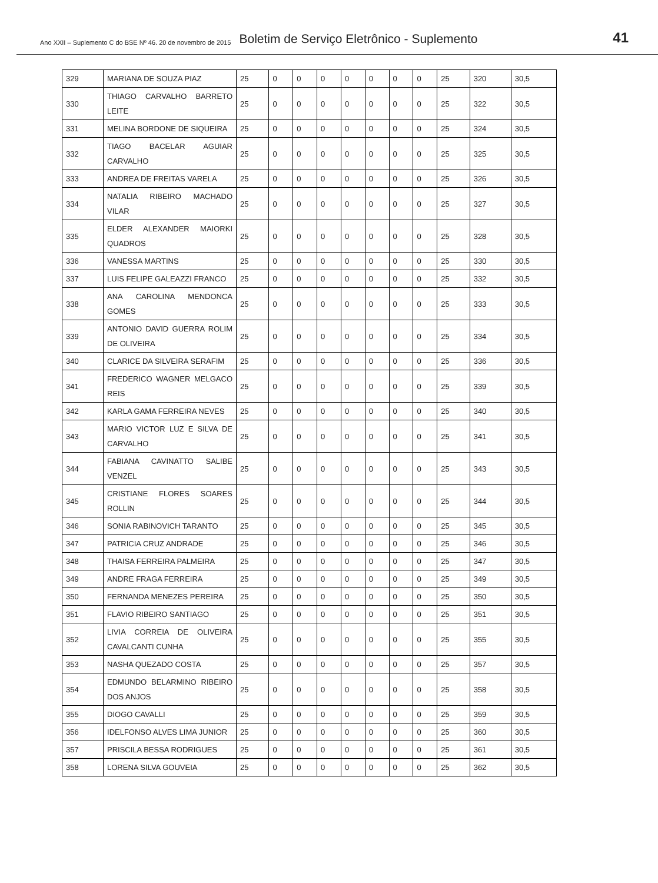Ano XXII – Suplemento C do BSE Nº 46. 20 de novembro de 2015 Boletim de Serviço Eletrônico - Suplemento 41
| 329 | MARIANA DE SOUZA PIAZ | 25 | 0 | 0 | 0 | 0 | 0 | 0 | 0 | 25 | 320 | 30,5 |
| 330 | THIAGO CARVALHO BARRETO LEITE | 25 | 0 | 0 | 0 | 0 | 0 | 0 | 0 | 25 | 322 | 30,5 |
| 331 | MELINA BORDONE DE SIQUEIRA | 25 | 0 | 0 | 0 | 0 | 0 | 0 | 0 | 25 | 324 | 30,5 |
| 332 | TIAGO BACELAR AGUIAR CARVALHO | 25 | 0 | 0 | 0 | 0 | 0 | 0 | 0 | 25 | 325 | 30,5 |
| 333 | ANDREA DE FREITAS VARELA | 25 | 0 | 0 | 0 | 0 | 0 | 0 | 0 | 25 | 326 | 30,5 |
| 334 | NATALIA RIBEIRO MACHADO VILAR | 25 | 0 | 0 | 0 | 0 | 0 | 0 | 0 | 25 | 327 | 30,5 |
| 335 | ELDER ALEXANDER MAIORKI QUADROS | 25 | 0 | 0 | 0 | 0 | 0 | 0 | 0 | 25 | 328 | 30,5 |
| 336 | VANESSA MARTINS | 25 | 0 | 0 | 0 | 0 | 0 | 0 | 0 | 25 | 330 | 30,5 |
| 337 | LUIS FELIPE GALEAZZI FRANCO | 25 | 0 | 0 | 0 | 0 | 0 | 0 | 0 | 25 | 332 | 30,5 |
| 338 | ANA CAROLINA MENDONCA GOMES | 25 | 0 | 0 | 0 | 0 | 0 | 0 | 0 | 25 | 333 | 30,5 |
| 339 | ANTONIO DAVID GUERRA ROLIM DE OLIVEIRA | 25 | 0 | 0 | 0 | 0 | 0 | 0 | 0 | 25 | 334 | 30,5 |
| 340 | CLARICE DA SILVEIRA SERAFIM | 25 | 0 | 0 | 0 | 0 | 0 | 0 | 0 | 25 | 336 | 30,5 |
| 341 | FREDERICO WAGNER MELGACO REIS | 25 | 0 | 0 | 0 | 0 | 0 | 0 | 0 | 25 | 339 | 30,5 |
| 342 | KARLA GAMA FERREIRA NEVES | 25 | 0 | 0 | 0 | 0 | 0 | 0 | 0 | 25 | 340 | 30,5 |
| 343 | MARIO VICTOR LUZ E SILVA DE CARVALHO | 25 | 0 | 0 | 0 | 0 | 0 | 0 | 0 | 25 | 341 | 30,5 |
| 344 | FABIANA CAVINATTO SALIBE VENZEL | 25 | 0 | 0 | 0 | 0 | 0 | 0 | 0 | 25 | 343 | 30,5 |
| 345 | CRISTIANE FLORES SOARES ROLLIN | 25 | 0 | 0 | 0 | 0 | 0 | 0 | 0 | 25 | 344 | 30,5 |
| 346 | SONIA RABINOVICH TARANTO | 25 | 0 | 0 | 0 | 0 | 0 | 0 | 0 | 25 | 345 | 30,5 |
| 347 | PATRICIA CRUZ ANDRADE | 25 | 0 | 0 | 0 | 0 | 0 | 0 | 0 | 25 | 346 | 30,5 |
| 348 | THAISA FERREIRA PALMEIRA | 25 | 0 | 0 | 0 | 0 | 0 | 0 | 0 | 25 | 347 | 30,5 |
| 349 | ANDRE FRAGA FERREIRA | 25 | 0 | 0 | 0 | 0 | 0 | 0 | 0 | 25 | 349 | 30,5 |
| 350 | FERNANDA MENEZES PEREIRA | 25 | 0 | 0 | 0 | 0 | 0 | 0 | 0 | 25 | 350 | 30,5 |
| 351 | FLAVIO RIBEIRO SANTIAGO | 25 | 0 | 0 | 0 | 0 | 0 | 0 | 0 | 25 | 351 | 30,5 |
| 352 | LIVIA CORREIA DE OLIVEIRA CAVALCANTI CUNHA | 25 | 0 | 0 | 0 | 0 | 0 | 0 | 0 | 25 | 355 | 30,5 |
| 353 | NASHA QUEZADO COSTA | 25 | 0 | 0 | 0 | 0 | 0 | 0 | 0 | 25 | 357 | 30,5 |
| 354 | EDMUNDO BELARMINO RIBEIRO DOS ANJOS | 25 | 0 | 0 | 0 | 0 | 0 | 0 | 0 | 25 | 358 | 30,5 |
| 355 | DIOGO CAVALLI | 25 | 0 | 0 | 0 | 0 | 0 | 0 | 0 | 25 | 359 | 30,5 |
| 356 | IDELFONSO ALVES LIMA JUNIOR | 25 | 0 | 0 | 0 | 0 | 0 | 0 | 0 | 25 | 360 | 30,5 |
| 357 | PRISCILA BESSA RODRIGUES | 25 | 0 | 0 | 0 | 0 | 0 | 0 | 0 | 25 | 361 | 30,5 |
| 358 | LORENA SILVA GOUVEIA | 25 | 0 | 0 | 0 | 0 | 0 | 0 | 0 | 25 | 362 | 30,5 |